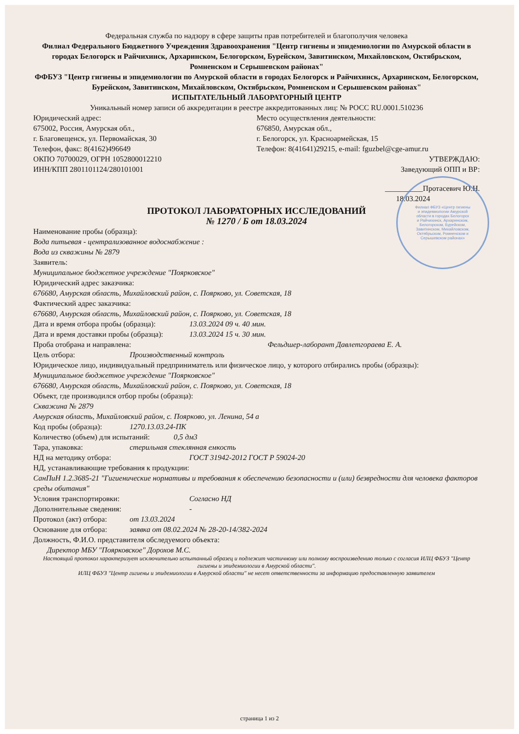Федеральная служба по надзору в сфере защиты прав потребителей и благополучия человека
Филиал Федерального Бюджетного Учреждения Здравоохранения "Центр гигиены и эпидемиологии по Амурской области в городах Белогорск и Райчихинск, Архаринском, Белогорском, Бурейском, Завитинском, Михайловском, Октябрьском, Ромненском и Серышевском районах"
ФФБУЗ "Центр гигиены и эпидемиологии по Амурской области в городах Белогорск и Райчихинск, Архаринском, Белогорском, Бурейском, Завитинском, Михайловском, Октябрьском, Ромненском и Серышевском районах"
ИСПЫТАТЕЛЬНЫЙ ЛАБОРАТОРНЫЙ ЦЕНТР
Уникальный номер записи об аккредитации в реестре аккредитованных лиц: № РОСС RU.0001.510236
Юридический адрес:
675002, Россия, Амурская обл.,
г. Благовещенск, ул. Первомайская, 30
Телефон, факс: 8(4162)496649
ОКПО 70700029, ОГРН 1052800012210
ИНН/КПП 2801101124/280101001
Место осуществления деятельности:
676850, Амурская обл.,
г. Белогорск, ул. Красноармейская, 15
Телефон: 8(41641)29215, e-mail: fguzbel@cge-amur.ru
УТВЕРЖДАЮ:
Заведующий ОПП и ВР:
__________Протасевич Ю.Н.
18.03.2024
Филиал ФБУЗ «Центр гигиены и эпидемиологии Амурской области в городах Белогорск и Райчихинск, Архаринском, Белогорском, Бурейском, Завитинском, Михайловском, Октябрьском, Ромненском и Серышевском районах»
ПРОТОКОЛ ЛАБОРАТОРНЫХ ИССЛЕДОВАНИЙ
№ 1270 / Б от 18.03.2024
Наименование пробы (образца):
Вода питьевая - централизованное водоснабжение :
Вода из скважины № 2879
Заявитель:
Муниципальное бюджетное учреждение "Поярковское"
Юридический адрес заказчика:
676680, Амурская область, Михайловский район, с. Поярково, ул. Советская, 18
Фактический адрес заказчика:
676680, Амурская область, Михайловский район, с. Поярково, ул. Советская, 18
Дата и время отбора пробы (образца): 13.03.2024 09 ч. 40 мин.
Дата и время доставки пробы (образца): 13.03.2024 15 ч. 30 мин.
Проба отобрана и направлена: Фельдшер-лаборант Давлетгораева Е. А.
Цель отбора: Производственный контроль
Юридическое лицо, индивидуальный предприниматель или физическое лицо, у которого отбирались пробы (образцы):
Муниципальное бюджетное учреждение "Поярковское"
676680, Амурская область, Михайловский район, с. Поярково, ул. Советская, 18
Объект, где производился отбор пробы (образца):
Скважина № 2879
Амурская область, Михайловский район, с. Поярково, ул. Ленина, 54 а
Код пробы (образца): 1270.13.03.24-ПК
Количество (объем) для испытаний: 0,5 дм3
Тара, упаковка: стерильная стеклянная емкость
НД на методику отбора: ГОСТ 31942-2012 ГОСТ Р 59024-20
НД, устанавливающие требования к продукции:
СанПиН 1.2.3685-21 "Гигиенические нормативы и требования к обеспечению безопасности и (или) безвредности для человека факторов среды обитания"
Условия транспортировки: Согласно НД
Дополнительные сведения: -
Протокол (акт) отбора: от 13.03.2024
Основание для отбора: заявка от 08.02.2024 № 28-20-14/382-2024
Должность, Ф.И.О. представителя обследуемого объекта:
Директор МБУ "Поярковское" Дорохов М.С.
Настоящий протокол характеризует исключительно испытанный образец и подлежит частичному или полному воспроизведению только с согласия ИЛЦ ФБУЗ "Центр гигиены и эпидемиологии в Амурской области".
ИЛЦ ФБУЗ "Центр гигиены и эпидемиологии в Амурской области" не несет ответственности за информацию предоставленную заявителем
страница 1 из 2